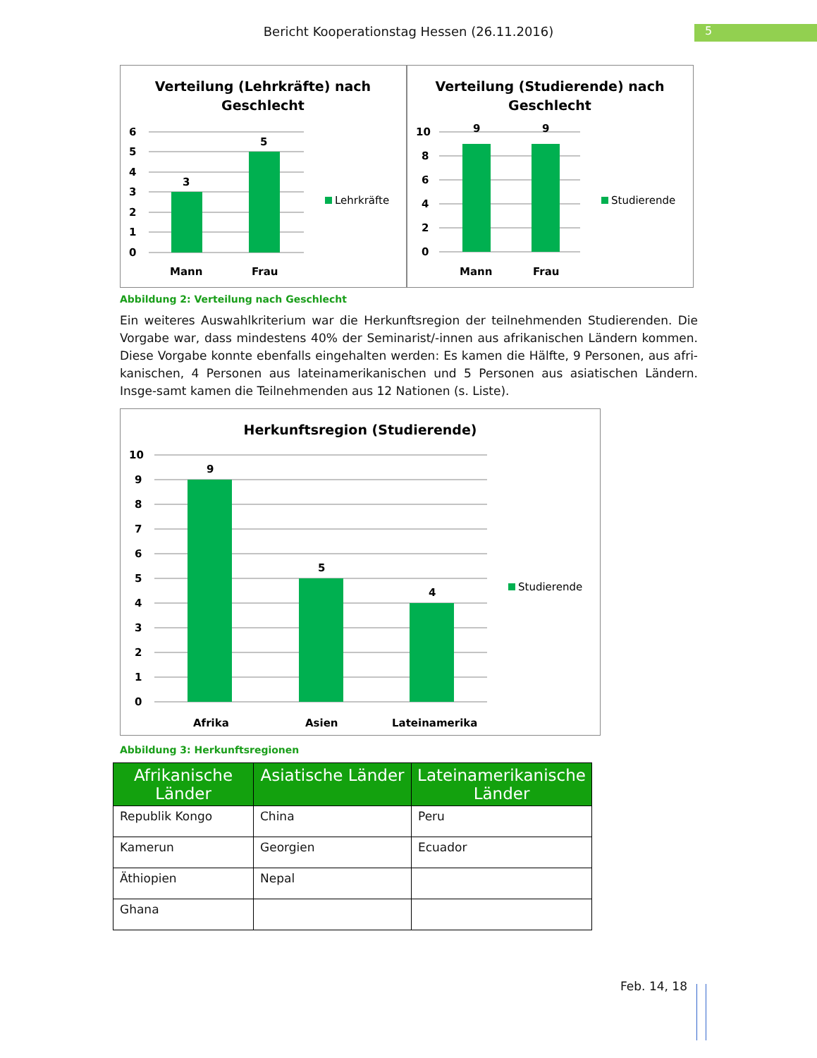Bericht Kooperationstag Hessen (26.11.2016) 5
Verteilung (Lehrkräfte) nach
Geschlecht
6
5
4
3
2
1
0
3
5
Mann
Frau
Lehrkräfte
Verteilung (Studierende) nach
Geschlecht
10
8
6
4
2
0
9
9
Mann
Frau
Studierende
Abbildung 2: Verteilung nach Geschlecht
Ein weiteres Auswahlkriterium war die Herkunftsregion der teilnehmenden Studierenden. Die Vorgabe war, dass mindestens 40% der Seminarist/-innen aus afrikanischen Ländern kommen. Diese Vorgabe konnte ebenfalls eingehalten werden: Es kamen die Hälfte, 9 Personen, aus afri-kanischen, 4 Personen aus lateinamerikanischen und 5 Personen aus asiatischen Ländern. Insge-samt kamen die Teilnehmenden aus 12 Nationen (s. Liste).
Herkunftsregion (Studierende)
10
9
8
7
6
5
4
3
2
1
0
9
5
4
Afrika
Asien
Lateinamerika
Studierende
Abbildung 3: Herkunftsregionen
| Afrikanische Länder | Asiatische Länder | Lateinamerikanische Länder |
| --- | --- | --- |
| Republik Kongo | China | Peru |
| Kamerun | Georgien | Ecuador |
| Äthiopien | Nepal | |
| Ghana | | |
Feb. 14, 18